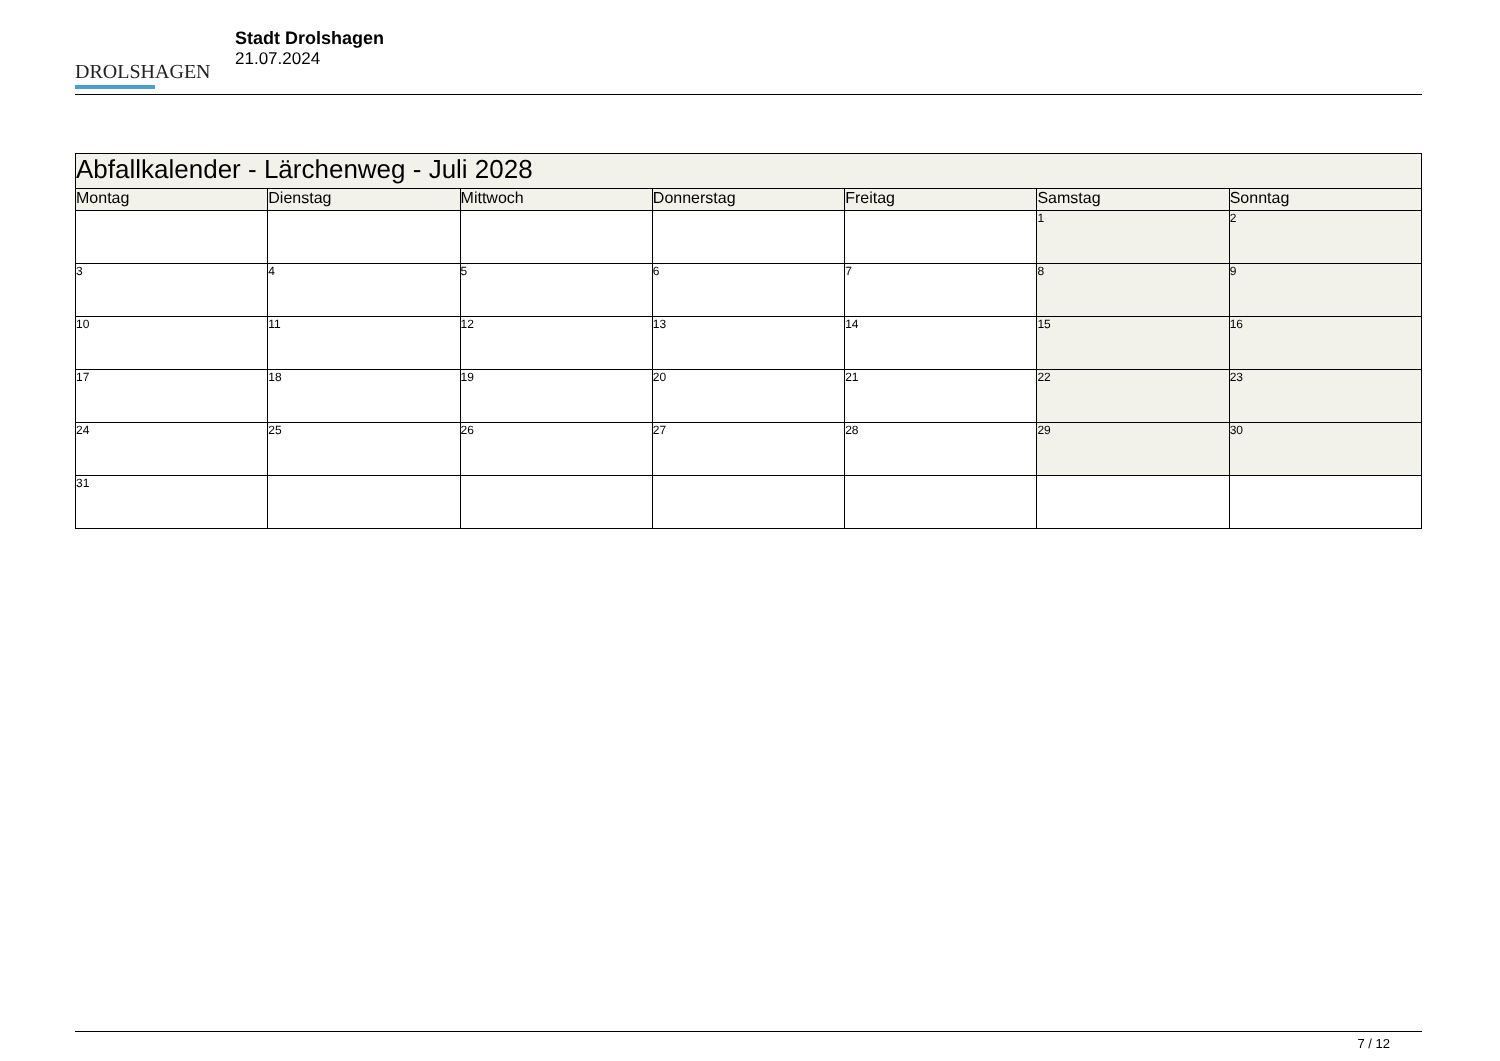DROLSHAGEN
Stadt Drolshagen
21.07.2024
| Abfallkalender - Lärchenweg - Juli 2028 | | | | | | |
| Montag | Dienstag | Mittwoch | Donnerstag | Freitag | Samstag | Sonntag |
| | | | | | 1 | 2 |
| 3 | 4 | 5 | 6 | 7 | 8 | 9 |
| 10 | 11 | 12 | 13 | 14 | 15 | 16 |
| 17 | 18 | 19 | 20 | 21 | 22 | 23 |
| 24 | 25 | 26 | 27 | 28 | 29 | 30 |
| 31 | | | | | | |
7 / 12